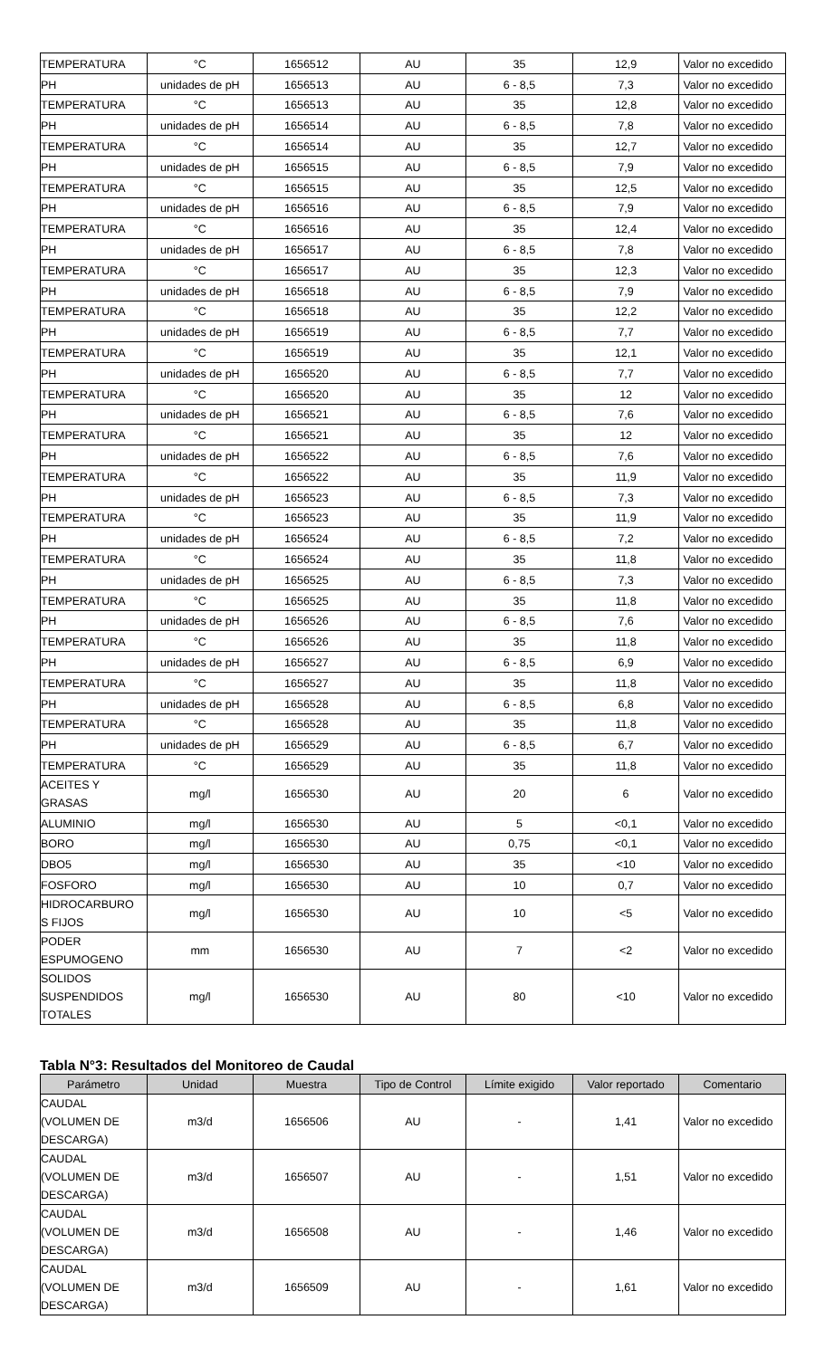| TEMPERATURA | °C | 1656512 | AU | 35 | 12,9 | Valor no excedido |
| PH | unidades de pH | 1656513 | AU | 6 - 8,5 | 7,3 | Valor no excedido |
| TEMPERATURA | °C | 1656513 | AU | 35 | 12,8 | Valor no excedido |
| PH | unidades de pH | 1656514 | AU | 6 - 8,5 | 7,8 | Valor no excedido |
| TEMPERATURA | °C | 1656514 | AU | 35 | 12,7 | Valor no excedido |
| PH | unidades de pH | 1656515 | AU | 6 - 8,5 | 7,9 | Valor no excedido |
| TEMPERATURA | °C | 1656515 | AU | 35 | 12,5 | Valor no excedido |
| PH | unidades de pH | 1656516 | AU | 6 - 8,5 | 7,9 | Valor no excedido |
| TEMPERATURA | °C | 1656516 | AU | 35 | 12,4 | Valor no excedido |
| PH | unidades de pH | 1656517 | AU | 6 - 8,5 | 7,8 | Valor no excedido |
| TEMPERATURA | °C | 1656517 | AU | 35 | 12,3 | Valor no excedido |
| PH | unidades de pH | 1656518 | AU | 6 - 8,5 | 7,9 | Valor no excedido |
| TEMPERATURA | °C | 1656518 | AU | 35 | 12,2 | Valor no excedido |
| PH | unidades de pH | 1656519 | AU | 6 - 8,5 | 7,7 | Valor no excedido |
| TEMPERATURA | °C | 1656519 | AU | 35 | 12,1 | Valor no excedido |
| PH | unidades de pH | 1656520 | AU | 6 - 8,5 | 7,7 | Valor no excedido |
| TEMPERATURA | °C | 1656520 | AU | 35 | 12 | Valor no excedido |
| PH | unidades de pH | 1656521 | AU | 6 - 8,5 | 7,6 | Valor no excedido |
| TEMPERATURA | °C | 1656521 | AU | 35 | 12 | Valor no excedido |
| PH | unidades de pH | 1656522 | AU | 6 - 8,5 | 7,6 | Valor no excedido |
| TEMPERATURA | °C | 1656522 | AU | 35 | 11,9 | Valor no excedido |
| PH | unidades de pH | 1656523 | AU | 6 - 8,5 | 7,3 | Valor no excedido |
| TEMPERATURA | °C | 1656523 | AU | 35 | 11,9 | Valor no excedido |
| PH | unidades de pH | 1656524 | AU | 6 - 8,5 | 7,2 | Valor no excedido |
| TEMPERATURA | °C | 1656524 | AU | 35 | 11,8 | Valor no excedido |
| PH | unidades de pH | 1656525 | AU | 6 - 8,5 | 7,3 | Valor no excedido |
| TEMPERATURA | °C | 1656525 | AU | 35 | 11,8 | Valor no excedido |
| PH | unidades de pH | 1656526 | AU | 6 - 8,5 | 7,6 | Valor no excedido |
| TEMPERATURA | °C | 1656526 | AU | 35 | 11,8 | Valor no excedido |
| PH | unidades de pH | 1656527 | AU | 6 - 8,5 | 6,9 | Valor no excedido |
| TEMPERATURA | °C | 1656527 | AU | 35 | 11,8 | Valor no excedido |
| PH | unidades de pH | 1656528 | AU | 6 - 8,5 | 6,8 | Valor no excedido |
| TEMPERATURA | °C | 1656528 | AU | 35 | 11,8 | Valor no excedido |
| PH | unidades de pH | 1656529 | AU | 6 - 8,5 | 6,7 | Valor no excedido |
| TEMPERATURA | °C | 1656529 | AU | 35 | 11,8 | Valor no excedido |
| ACEITES Y GRASAS | mg/l | 1656530 | AU | 20 | 6 | Valor no excedido |
| ALUMINIO | mg/l | 1656530 | AU | 5 | <0,1 | Valor no excedido |
| BORO | mg/l | 1656530 | AU | 0,75 | <0,1 | Valor no excedido |
| DBO5 | mg/l | 1656530 | AU | 35 | <10 | Valor no excedido |
| FOSFORO | mg/l | 1656530 | AU | 10 | 0,7 | Valor no excedido |
| HIDROCARBURO S FIJOS | mg/l | 1656530 | AU | 10 | <5 | Valor no excedido |
| PODER ESPUMOGENO | mm | 1656530 | AU | 7 | <2 | Valor no excedido |
| SOLIDOS SUSPENDIDOS TOTALES | mg/l | 1656530 | AU | 80 | <10 | Valor no excedido |
Tabla N°3: Resultados del Monitoreo de Caudal
| Parámetro | Unidad | Muestra | Tipo de Control | Límite exigido | Valor reportado | Comentario |
| --- | --- | --- | --- | --- | --- | --- |
| CAUDAL (VOLUMEN DE DESCARGA) | m3/d | 1656506 | AU | - | 1,41 | Valor no excedido |
| CAUDAL (VOLUMEN DE DESCARGA) | m3/d | 1656507 | AU | - | 1,51 | Valor no excedido |
| CAUDAL (VOLUMEN DE DESCARGA) | m3/d | 1656508 | AU | - | 1,46 | Valor no excedido |
| CAUDAL (VOLUMEN DE DESCARGA) | m3/d | 1656509 | AU | - | 1,61 | Valor no excedido |